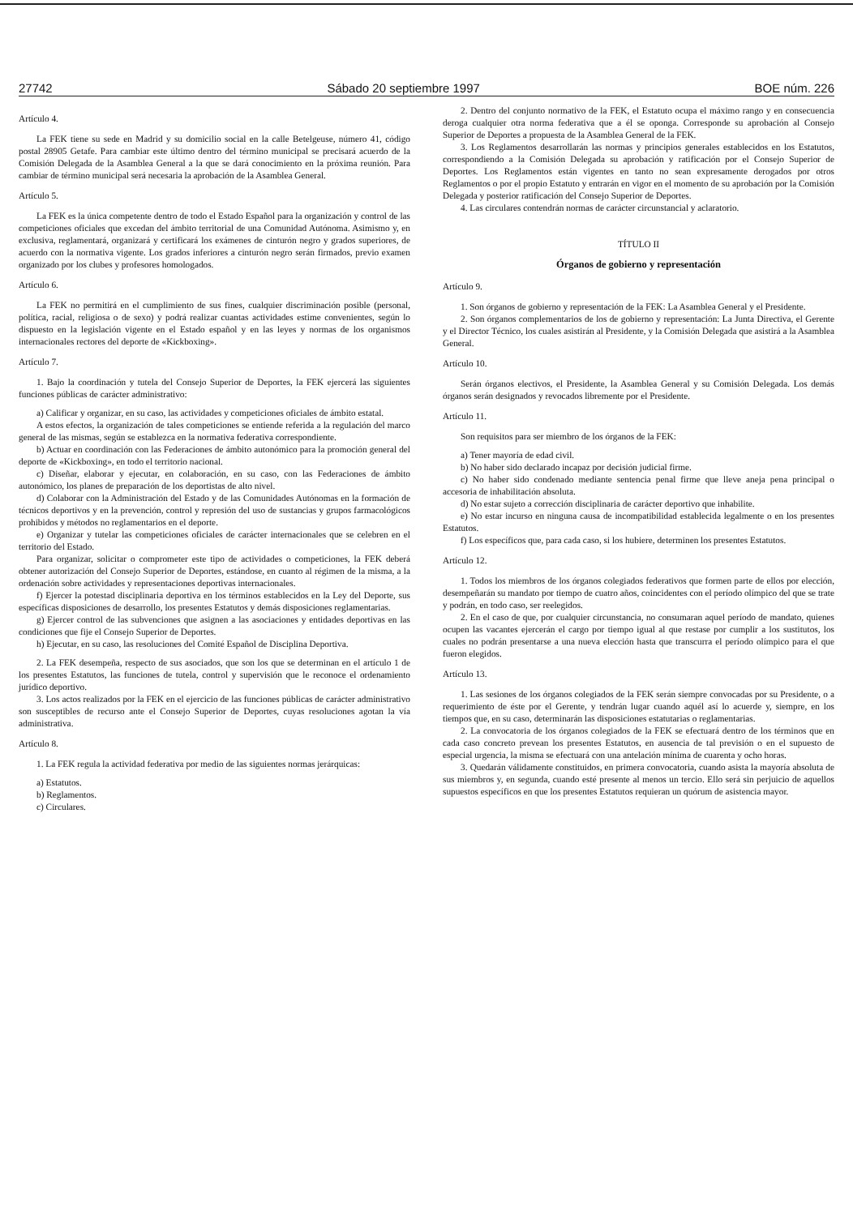27742 Sábado 20 septiembre 1997 BOE núm. 226
Artículo 4.
La FEK tiene su sede en Madrid y su domicilio social en la calle Betelgeuse, número 41, código postal 28905 Getafe. Para cambiar este último dentro del término municipal se precisará acuerdo de la Comisión Delegada de la Asamblea General a la que se dará conocimiento en la próxima reunión. Para cambiar de término municipal será necesaria la aprobación de la Asamblea General.
Artículo 5.
La FEK es la única competente dentro de todo el Estado Español para la organización y control de las competiciones oficiales que excedan del ámbito territorial de una Comunidad Autónoma. Asimismo y, en exclusiva, reglamentará, organizará y certificará los exámenes de cinturón negro y grados superiores, de acuerdo con la normativa vigente. Los grados inferiores a cinturón negro serán firmados, previo examen organizado por los clubes y profesores homologados.
Artículo 6.
La FEK no permitirá en el cumplimiento de sus fines, cualquier discriminación posible (personal, política, racial, religiosa o de sexo) y podrá realizar cuantas actividades estime convenientes, según lo dispuesto en la legislación vigente en el Estado español y en las leyes y normas de los organismos internacionales rectores del deporte de «Kickboxing».
Artículo 7.
1. Bajo la coordinación y tutela del Consejo Superior de Deportes, la FEK ejercerá las siguientes funciones públicas de carácter administrativo:
a) Calificar y organizar, en su caso, las actividades y competiciones oficiales de ámbito estatal.
A estos efectos, la organización de tales competiciones se entiende referida a la regulación del marco general de las mismas, según se establezca en la normativa federativa correspondiente.
b) Actuar en coordinación con las Federaciones de ámbito autonómico para la promoción general del deporte de «Kickboxing», en todo el territorio nacional.
c) Diseñar, elaborar y ejecutar, en colaboración, en su caso, con las Federaciones de ámbito autonómico, los planes de preparación de los deportistas de alto nivel.
d) Colaborar con la Administración del Estado y de las Comunidades Autónomas en la formación de técnicos deportivos y en la prevención, control y represión del uso de sustancias y grupos farmacológicos prohibidos y métodos no reglamentarios en el deporte.
e) Organizar y tutelar las competiciones oficiales de carácter internacionales que se celebren en el territorio del Estado.
Para organizar, solicitar o comprometer este tipo de actividades o competiciones, la FEK deberá obtener autorización del Consejo Superior de Deportes, estándose, en cuanto al régimen de la misma, a la ordenación sobre actividades y representaciones deportivas internacionales.
f) Ejercer la potestad disciplinaria deportiva en los términos establecidos en la Ley del Deporte, sus específicas disposiciones de desarrollo, los presentes Estatutos y demás disposiciones reglamentarias.
g) Ejercer control de las subvenciones que asignen a las asociaciones y entidades deportivas en las condiciones que fije el Consejo Superior de Deportes.
h) Ejecutar, en su caso, las resoluciones del Comité Español de Disciplina Deportiva.
2. La FEK desempeña, respecto de sus asociados, que son los que se determinan en el artículo 1 de los presentes Estatutos, las funciones de tutela, control y supervisión que le reconoce el ordenamiento jurídico deportivo.
3. Los actos realizados por la FEK en el ejercicio de las funciones públicas de carácter administrativo son susceptibles de recurso ante el Consejo Superior de Deportes, cuyas resoluciones agotan la vía administrativa.
Artículo 8.
1. La FEK regula la actividad federativa por medio de las siguientes normas jerárquicas:
a) Estatutos.
b) Reglamentos.
c) Circulares.
2. Dentro del conjunto normativo de la FEK, el Estatuto ocupa el máximo rango y en consecuencia deroga cualquier otra norma federativa que a él se oponga. Corresponde su aprobación al Consejo Superior de Deportes a propuesta de la Asamblea General de la FEK.
3. Los Reglamentos desarrollarán las normas y principios generales establecidos en los Estatutos, correspondiendo a la Comisión Delegada su aprobación y ratificación por el Consejo Superior de Deportes. Los Reglamentos están vigentes en tanto no sean expresamente derogados por otros Reglamentos o por el propio Estatuto y entrarán en vigor en el momento de su aprobación por la Comisión Delegada y posterior ratificación del Consejo Superior de Deportes.
4. Las circulares contendrán normas de carácter circunstancial y aclaratorio.
TÍTULO II
Órganos de gobierno y representación
Artículo 9.
1. Son órganos de gobierno y representación de la FEK: La Asamblea General y el Presidente.
2. Son órganos complementarios de los de gobierno y representación: La Junta Directiva, el Gerente y el Director Técnico, los cuales asistirán al Presidente, y la Comisión Delegada que asistirá a la Asamblea General.
Artículo 10.
Serán órganos electivos, el Presidente, la Asamblea General y su Comisión Delegada. Los demás órganos serán designados y revocados libremente por el Presidente.
Artículo 11.
Son requisitos para ser miembro de los órganos de la FEK:
a) Tener mayoría de edad civil.
b) No haber sido declarado incapaz por decisión judicial firme.
c) No haber sido condenado mediante sentencia penal firme que lleve aneja pena principal o accesoria de inhabilitación absoluta.
d) No estar sujeto a corrección disciplinaria de carácter deportivo que inhabilite.
e) No estar incurso en ninguna causa de incompatibilidad establecida legalmente o en los presentes Estatutos.
f) Los específicos que, para cada caso, si los hubiere, determinen los presentes Estatutos.
Artículo 12.
1. Todos los miembros de los órganos colegiados federativos que formen parte de ellos por elección, desempeñarán su mandato por tiempo de cuatro años, coincidentes con el período olímpico del que se trate y podrán, en todo caso, ser reelegidos.
2. En el caso de que, por cualquier circunstancia, no consumaran aquel período de mandato, quienes ocupen las vacantes ejercerán el cargo por tiempo igual al que restase por cumplir a los sustitutos, los cuales no podrán presentarse a una nueva elección hasta que transcurra el período olímpico para el que fueron elegidos.
Artículo 13.
1. Las sesiones de los órganos colegiados de la FEK serán siempre convocadas por su Presidente, o a requerimiento de éste por el Gerente, y tendrán lugar cuando aquél así lo acuerde y, siempre, en los tiempos que, en su caso, determinarán las disposiciones estatutarias o reglamentarias.
2. La convocatoria de los órganos colegiados de la FEK se efectuará dentro de los términos que en cada caso concreto prevean los presentes Estatutos, en ausencia de tal previsión o en el supuesto de especial urgencia, la misma se efectuará con una antelación mínima de cuarenta y ocho horas.
3. Quedarán válidamente constituidos, en primera convocatoria, cuando asista la mayoría absoluta de sus miembros y, en segunda, cuando esté presente al menos un tercio. Ello será sin perjuicio de aquellos supuestos específicos en que los presentes Estatutos requieran un quórum de asistencia mayor.